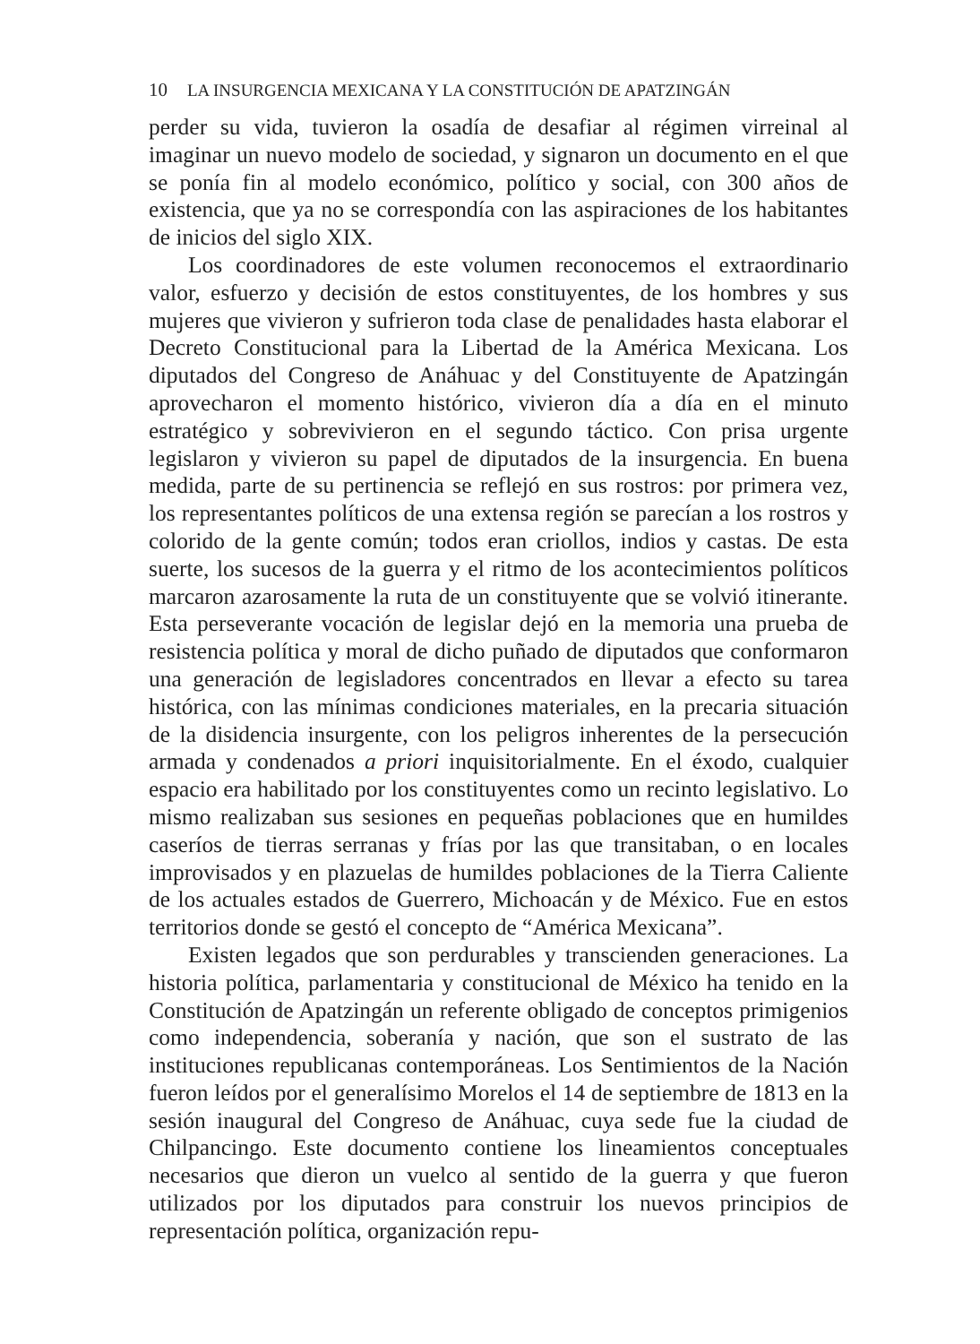10 LA INSURGENCIA MEXICANA Y LA CONSTITUCIÓN DE APATZINGÁN
perder su vida, tuvieron la osadía de desafiar al régimen virreinal al imaginar un nuevo modelo de sociedad, y signaron un documento en el que se ponía fin al modelo económico, político y social, con 300 años de existencia, que ya no se correspondía con las aspiraciones de los habitantes de inicios del siglo XIX.
Los coordinadores de este volumen reconocemos el extraordinario valor, esfuerzo y decisión de estos constituyentes, de los hombres y sus mujeres que vivieron y sufrieron toda clase de penalidades hasta elaborar el Decreto Constitucional para la Libertad de la América Mexicana. Los diputados del Congreso de Anáhuac y del Constituyente de Apatzingán aprovecharon el momento histórico, vivieron día a día en el minuto estratégico y sobrevivieron en el segundo táctico. Con prisa urgente legislaron y vivieron su papel de diputados de la insurgencia. En buena medida, parte de su pertinencia se reflejó en sus rostros: por primera vez, los representantes políticos de una extensa región se parecían a los rostros y colorido de la gente común; todos eran criollos, indios y castas. De esta suerte, los sucesos de la guerra y el ritmo de los acontecimientos políticos marcaron azarosamente la ruta de un constituyente que se volvió itinerante. Esta perseverante vocación de legislar dejó en la memoria una prueba de resistencia política y moral de dicho puñado de diputados que conformaron una generación de legisladores concentrados en llevar a efecto su tarea histórica, con las mínimas condiciones materiales, en la precaria situación de la disidencia insurgente, con los peligros inherentes de la persecución armada y condenados a priori inquisitorialmente. En el éxodo, cualquier espacio era habilitado por los constituyentes como un recinto legislativo. Lo mismo realizaban sus sesiones en pequeñas poblaciones que en humildes caseríos de tierras serranas y frías por las que transitaban, o en locales improvisados y en plazuelas de humildes poblaciones de la Tierra Caliente de los actuales estados de Guerrero, Michoacán y de México. Fue en estos territorios donde se gestó el concepto de “América Mexicana”.
Existen legados que son perdurables y transcienden generaciones. La historia política, parlamentaria y constitucional de México ha tenido en la Constitución de Apatzingán un referente obligado de conceptos primigenios como independencia, soberanía y nación, que son el sustrato de las instituciones republicanas contemporáneas. Los Sentimientos de la Nación fueron leídos por el generalísimo Morelos el 14 de septiembre de 1813 en la sesión inaugural del Congreso de Anáhuac, cuya sede fue la ciudad de Chilpancingo. Este documento contiene los lineamientos conceptuales necesarios que dieron un vuelco al sentido de la guerra y que fueron utilizados por los diputados para construir los nuevos principios de representación política, organización repu-